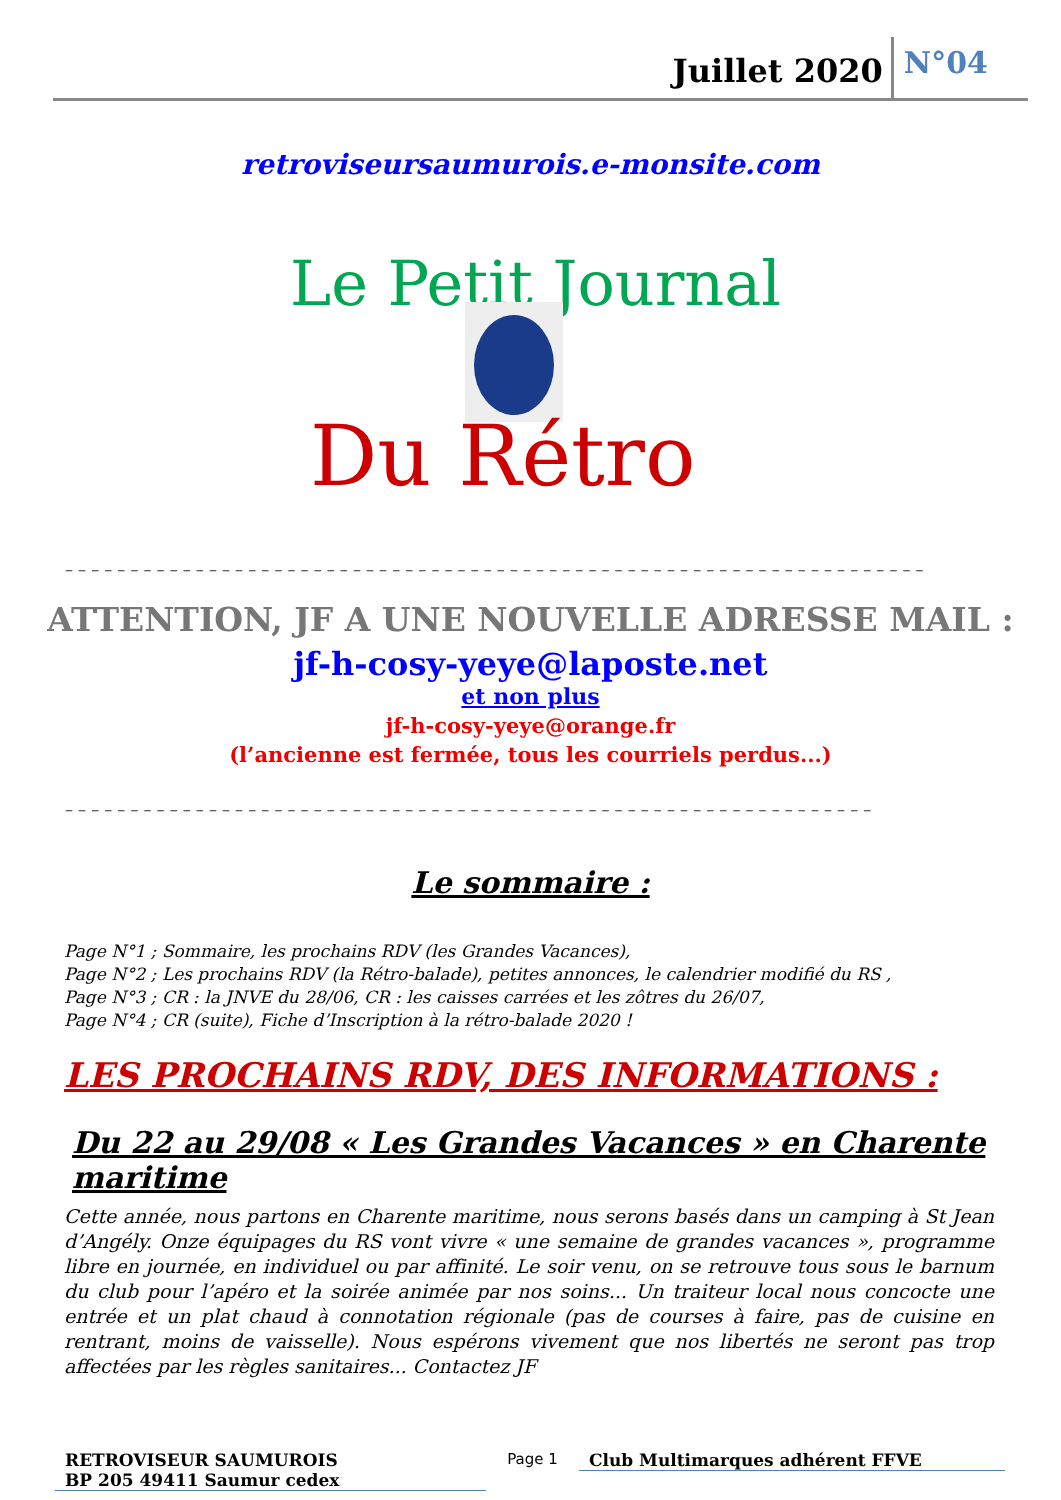Juillet 2020 N°04
retroviseursaumurois.e-monsite.com
Le Petit Journal
Du Rétro
– – – – – – – – – – – – – – – – – – – – – – – – – – – – – – – – – – – – – – – – – – – – – – – – – – – – – – – – – – – – – – – – – –
ATTENTION, JF A UNE NOUVELLE ADRESSE MAIL :
jf-h-cosy-yeye@laposte.net
et non plus
jf-h-cosy-yeye@orange.fr
(l’ancienne est fermée, tous les courriels perdus...)
– – – – – – – – – – – – – – – – – – – – – – – – – – – – – – – – – – – – – – – – – – – – – – – – – – – – – – – – – – – – – –
Le sommaire :
Page N°1 ; Sommaire, les prochains RDV (les Grandes Vacances),
Page N°2 ; Les prochains RDV (la Rétro-balade), petites annonces, le calendrier modifié du RS ,
Page N°3 ; CR : la JNVE du 28/06, CR : les caisses carrées et les zôtres du 26/07,
Page N°4 ; CR (suite), Fiche d’Inscription à la rétro-balade 2020 !
LES PROCHAINS RDV, DES INFORMATIONS :
Du 22 au 29/08 « Les Grandes Vacances » en Charente maritime
Cette année, nous partons en Charente maritime, nous serons basés dans un camping à St Jean d’Angély. Onze équipages du RS vont vivre « une semaine de grandes vacances », programme libre en journée, en individuel ou par affinité. Le soir venu, on se retrouve tous sous le barnum du club pour l’apéro et la soirée animée par nos soins... Un traiteur local nous concocte une entrée et un plat chaud à connotation régionale (pas de courses à faire, pas de cuisine en rentrant, moins de vaisselle). Nous espérons vivement que nos libertés ne seront pas trop affectées par les règles sanitaires... Contactez JF
RETROVISEUR SAUMUROIS
BP 205 49411 Saumur cedex
Page 1
Club Multimarques adhérent FFVE